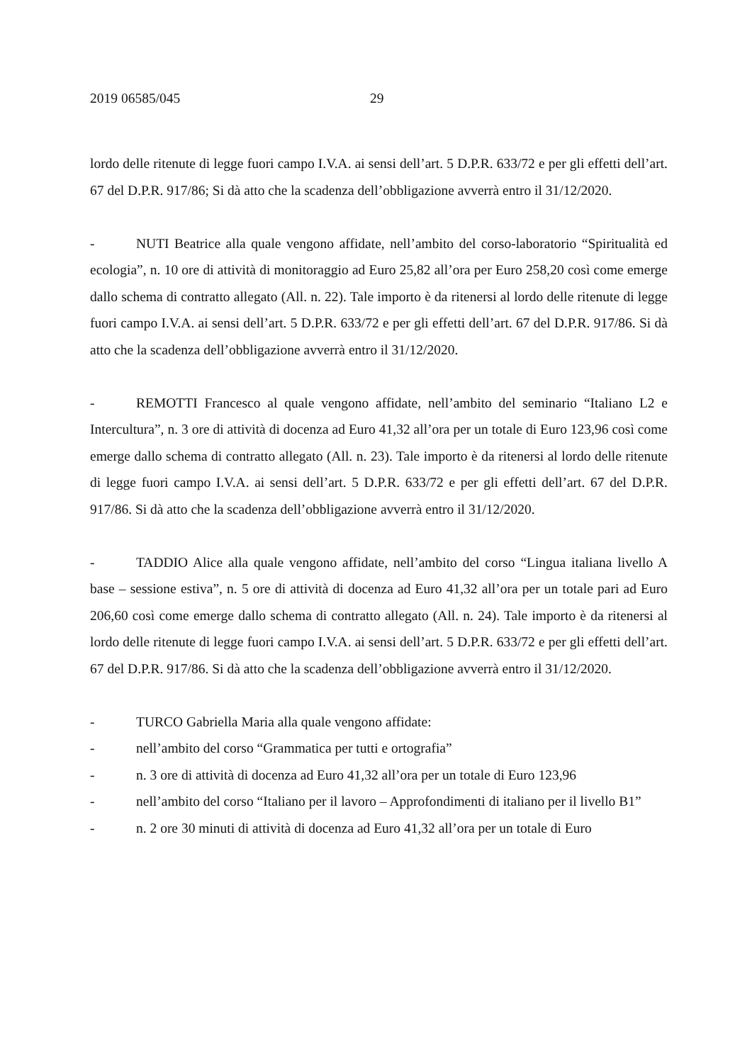2019 06585/045 29
lordo delle ritenute di legge fuori campo I.V.A. ai sensi dell’art. 5 D.P.R. 633/72 e per gli effetti dell’art. 67 del D.P.R. 917/86; Si dà atto che la scadenza dell’obbligazione avverrà entro il 31/12/2020.
- NUTI Beatrice alla quale vengono affidate, nell’ambito del corso-laboratorio “Spiritualità ed ecologia”, n. 10 ore di attività di monitoraggio ad Euro 25,82 all’ora per Euro 258,20 così come emerge dallo schema di contratto allegato (All. n. 22). Tale importo è da ritenersi al lordo delle ritenute di legge fuori campo I.V.A. ai sensi dell’art. 5 D.P.R. 633/72 e per gli effetti dell’art. 67 del D.P.R. 917/86. Si dà atto che la scadenza dell’obbligazione avverrà entro il 31/12/2020.
- REMOTTI Francesco al quale vengono affidate, nell’ambito del seminario “Italiano L2 e Intercultura”, n. 3 ore di attività di docenza ad Euro 41,32 all’ora per un totale di Euro 123,96 così come emerge dallo schema di contratto allegato (All. n. 23). Tale importo è da ritenersi al lordo delle ritenute di legge fuori campo I.V.A. ai sensi dell’art. 5 D.P.R. 633/72 e per gli effetti dell’art. 67 del D.P.R. 917/86. Si dà atto che la scadenza dell’obbligazione avverrà entro il 31/12/2020.
- TADDIO Alice alla quale vengono affidate, nell’ambito del corso “Lingua italiana livello A base – sessione estiva”, n. 5 ore di attività di docenza ad Euro 41,32 all’ora per un totale pari ad Euro 206,60 così come emerge dallo schema di contratto allegato (All. n. 24). Tale importo è da ritenersi al lordo delle ritenute di legge fuori campo I.V.A. ai sensi dell’art. 5 D.P.R. 633/72 e per gli effetti dell’art. 67 del D.P.R. 917/86. Si dà atto che la scadenza dell’obbligazione avverrà entro il 31/12/2020.
- TURCO Gabriella Maria alla quale vengono affidate:
- nell’ambito del corso “Grammatica per tutti e ortografia”
- n. 3 ore di attività di docenza ad Euro 41,32 all’ora per un totale di Euro 123,96
- nell’ambito del corso “Italiano per il lavoro – Approfondimenti di italiano per il livello B1”
- n. 2 ore 30 minuti di attività di docenza ad Euro 41,32 all’ora per un totale di Euro